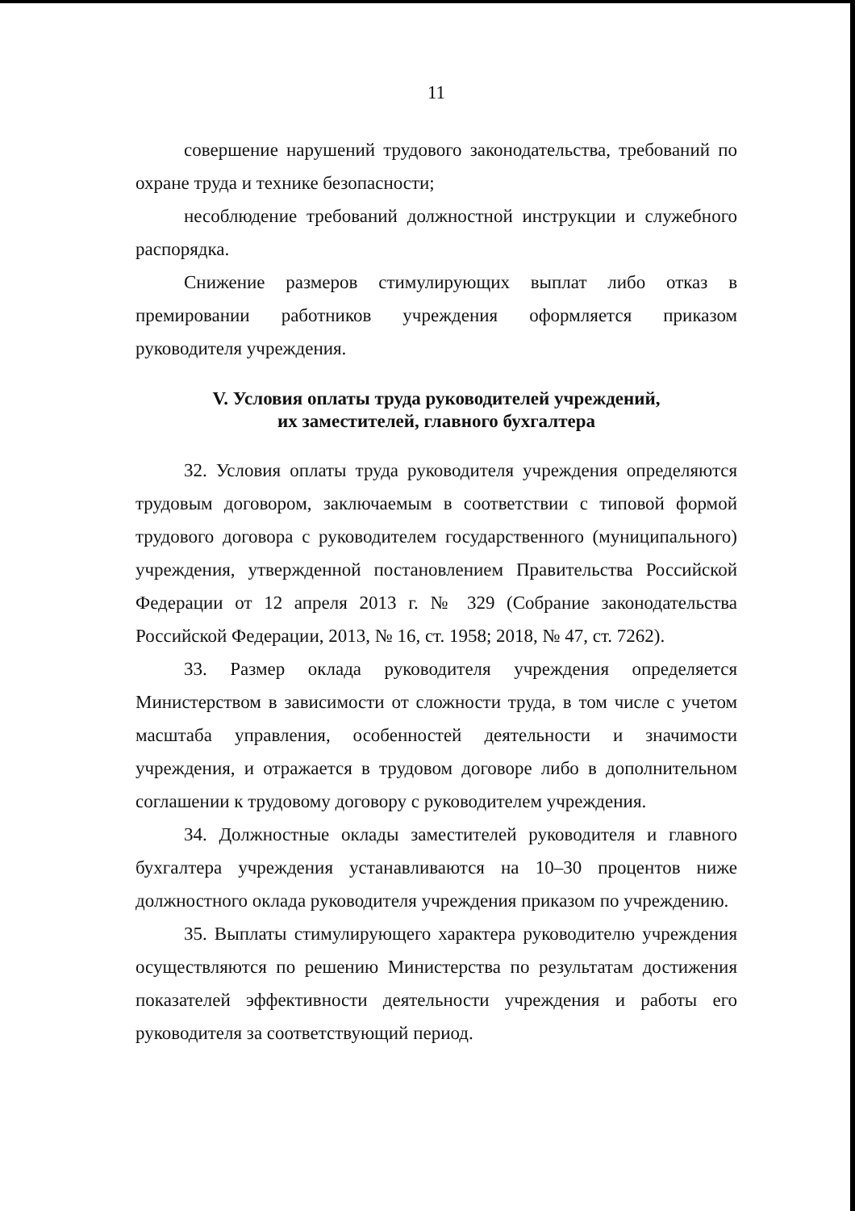11
совершение нарушений трудового законодательства, требований по охране труда и технике безопасности;
несоблюдение требований должностной инструкции и служебного распорядка.
Снижение размеров стимулирующих выплат либо отказ в премировании работников учреждения оформляется приказом руководителя учреждения.
V. Условия оплаты труда руководителей учреждений,
их заместителей, главного бухгалтера
32. Условия оплаты труда руководителя учреждения определяются трудовым договором, заключаемым в соответствии с типовой формой трудового договора с руководителем государственного (муниципального) учреждения, утвержденной постановлением Правительства Российской Федерации от 12 апреля 2013 г. № 329 (Собрание законодательства Российской Федерации, 2013, № 16, ст. 1958; 2018, № 47, ст. 7262).
33. Размер оклада руководителя учреждения определяется Министерством в зависимости от сложности труда, в том числе с учетом масштаба управления, особенностей деятельности и значимости учреждения, и отражается в трудовом договоре либо в дополнительном соглашении к трудовому договору с руководителем учреждения.
34. Должностные оклады заместителей руководителя и главного бухгалтера учреждения устанавливаются на 10–30 процентов ниже должностного оклада руководителя учреждения приказом по учреждению.
35. Выплаты стимулирующего характера руководителю учреждения осуществляются по решению Министерства по результатам достижения показателей эффективности деятельности учреждения и работы его руководителя за соответствующий период.